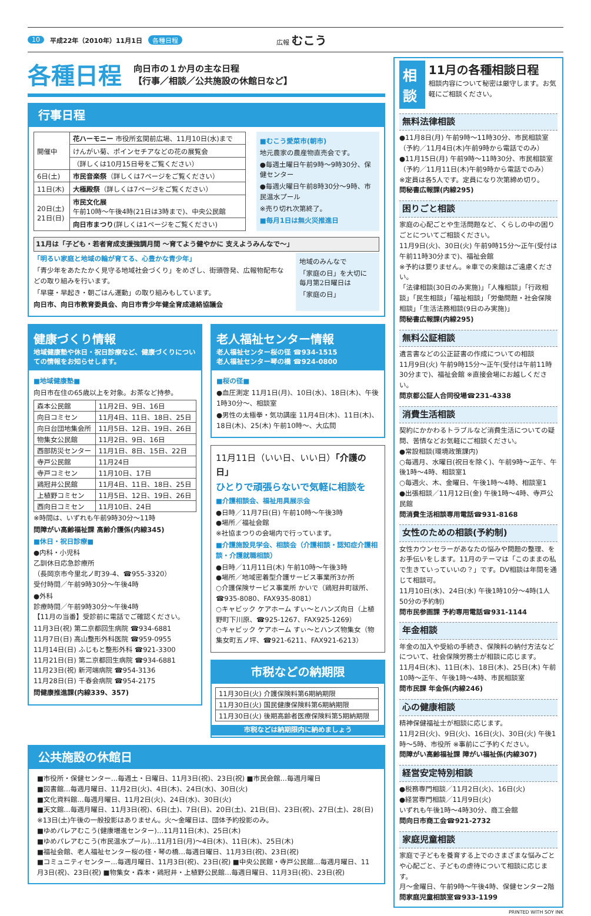10 平成22年（2010年）11月1日 各種日程 広報 むこう
各種日程
向日市の１か月の主な日程
【行事／相談／公共施設の休館日など】
行事日程
| 開催中 | 花ハーモニー 市役所玄関前広場、11月10日(水)まで |
| | けんがい菊、ポインセチアなどの花の展覧会 |
| | （詳しくは10月15日号をご覧ください） |
| 6日(土) | 市民音楽祭 （詳しくは7ページをご覧ください） |
| 11日(木) | 大極殿祭 （詳しくは7ページをご覧ください） |
| 20日(土) 21日(日) | 市民文化展 午前10時～午後4時(21日は3時まで)、中央公民館 |
| | 向日市まつり (詳しくは1ページをご覧ください) |
■むこう愛菜市(朝市)
地元農家の農産物直売会です。
●毎週土曜日午前9時～9時30分、保健センター
●毎週火曜日午前8時30分～9時、市民温水プール
※売り切れ次第終了。
■毎月1日は無火災推進日
11月は「子ども・若者育成支援強調月間 ～育てよう健やかに 支えようみんなで～」
「明るい家庭と地域の輪が育てる、心豊かな青少年」
「青少年をあたたかく見守る地域社会づくり」をめざし、街頭啓発、広報物配布などの取り組みを行います。
「早寝・早起き・朝ごはん運動」の取り組みもしています。
向日市、向日市教育委員会、向日市青少年健全育成連絡協議会
地域のみんなで
「家庭の日」を大切に
毎月第2日曜日は
「家庭の日」
健康づくり情報
地域健康塾や休日・祝日診療など、健康づくりについての情報をお知らせします。
■地域健康塾■
向日市在住の65歳以上を対象。お茶など持参。
| 森本公民館 | 11月2日、9日、16日 |
| 向日コミセン | 11月4日、11日、18日、25日 |
| 向日台団地集会所 | 11月5日、12日、19日、26日 |
| 物集女公民館 | 11月2日、9日、16日 |
| 西部防災センター | 11月1日、8日、15日、22日 |
| 寺戸公民館 | 11月24日 |
| 寺戸コミセン | 11月10日、17日 |
| 鶏冠井公民館 | 11月4日、11日、18日、25日 |
| 上植野コミセン | 11月5日、12日、19日、26日 |
| 西向日コミセン | 11月10日、24日 |
※時間は、いずれも午前9時30分～11時
問障がい高齢福祉課 高齢介護係(内線345)
■休日・祝日診療■
●内科・小児科
乙訓休日応急診療所
（長岡京市今里北ノ町39-4、☎955-3320）
受付時間／午前9時30分～午後4時
●外科
診療時間／午前9時30分～午後4時
【11月の当番】受診前に電話でご確認ください。
11月3日(祝) 第二京都回生病院 ☎934-6881
11月7日(日) 高山整形外科医院 ☎959-0955
11月14日(日) ふじもと整形外科 ☎921-3300
11月21日(日) 第二京都回生病院 ☎934-6881
11月23日(祝) 新河端病院 ☎954-3136
11月28日(日) 千春会病院 ☎954-2175
問健康推進課(内線339、357)
老人福祉センター情報
老人福祉センター桜の径 ☎934-1515
老人福祉センター琴の橋 ☎924-0800
■桜の径■
●血圧測定 11月1日(月)、10日(水)、18日(木)、午後1時30分～、相談室
●男性の太極拳・気功講座 11月4日(木)、11日(木)、18日(木)、25(木) 午前10時～、大広間
11月11日（いい日、いい日）「介護の日」
ひとりで頑張らないで気軽に相談を
■介護相談会、福祉用具展示会
●日時／11月7日(日) 午前10時～午後3時
●場所／福祉会館
※社協まつりの会場内で行っています。
■介護施設見学会、相談会（介護相談・認知症介護相談・介護就職相談）
●日時／11月11日(木) 午前10時～午後3時
●場所／地域密着型介護サービス事業所3か所
○介護保険サービス事業所 かいで（鶏冠井町祓所、☎935-8080、FAX935-8081）
○キャビック ケアホーム すぃ～とハンズ向日（上植野町下川原、☎925-1267、FAX925-1269）
○キャビック ケアホーム すぃ～とハンズ物集女（物集女町五ノ坪、☎921-6211、FAX921-6213）
市税などの納期限
| 11月30日(火) 介護保険料第6期納期限 |
| 11月30日(火) 国民健康保険料第6期納期限 |
| 11月30日(火) 後期高齢者医療保険料第5期納期限 |
市税などは納期限内に納めましょう
公共施設の休館日
■市役所・保健センター…毎週土・日曜日、11月3日(祝)、23日(祝) ■市民会館…毎週月曜日
■図書館…毎週月曜日、11月2日(火)、4日(木)、24日(水)、30日(火)
■文化資料館…毎週月曜日、11月2日(火)、24日(水)、30日(火)
■天文館…毎週月曜日、11月3日(祝)、6日(土)、7日(日)、20日(土)、21日(日)、23日(祝)、27日(土)、28(日)
※13日(土)午後の一般投影はありません。火～金曜日は、団体予約投影のみ。
■ゆめパレアむこう(健康増進センター)…11月11日(木)、25日(木)
■ゆめパレアむこう(市民温水プール)…11月1日(月)～4日(木)、11日(木)、25日(木)
■福祉会館、老人福祉センター桜の径・琴の橋…毎週日曜日、11月3日(祝)、23日(祝)
■コミュニティセンター…毎週月曜日、11月3日(祝)、23日(祝) ■中央公民館・寺戸公民館…毎週月曜日、11月3日(祝)、23日(祝) ■物集女・森本・鶏冠井・上植野公民館…毎週日曜日、11月3日(祝)、23日(祝)
相談
11月の各種相談日程
相談内容について秘密は厳守します。お気軽にご相談ください。
無料法律相談
●11月8日(月) 午前9時～11時30分、市民相談室（予約／11月4日(木)午前9時から電話でのみ）
●11月15日(月) 午前9時～11時30分、市民相談室（予約／11月11日(木)午前9時から電話でのみ）
※定員は各5人です。定員になり次第締め切り。
問秘書広報課(内線295)
困りごと相談
家庭の心配ごとや生活問題など、くらしの中の困りごとについてご相談ください。
11月9日(火)、30日(火) 午前9時15分～正午(受付は午前11時30分まで)、福祉会館
※予約は要りません。※車での来館はご遠慮ください。
「法律相談(30日のみ実施)」「人権相談」「行政相談」「民生相談」「福祉相談」「労働問題・社会保険相談」「生活法務相談(9日のみ実施)」
問秘書広報課(内線295)
無料公証相談
遺言書などの公正証書の作成についての相談
11月9日(火) 午前9時15分～正午(受付は午前11時30分まで)、福祉会館 ※直接会場にお越しください。
問京都公証人合同役場☎231-4338
消費生活相談
契約にかかわるトラブルなど消費生活についての疑問、苦情などお気軽にご相談ください。
●常設相談(環境政策課内)
○毎週月、水曜日(祝日を除く)、午前9時～正午、午後1時～4時、相談室1
○毎週火、木、金曜日、午後1時～4時、相談室1
●出張相談／11月12日(金) 午後1時～4時、寺戸公民館
問消費生活相談専用電話☎931-8168
女性のための相談(予約制)
女性カウンセラーがあなたの悩みや問題の整理、をお手伝いをします。11月のテーマは「このままの私で生きていっていいの？」です。DV相談は年間を通じて相談可。
11月10日(水)、24日(水) 午後1時10分～4時(1人50分の予約制)
問市民参画課 予約専用電話☎931-1144
年金相談
年金の加入や受給の手続き、保険料の納付方法などについて、社会保険労務士が相談に応じます。
11月4日(木)、11日(木)、18日(木)、25日(木) 午前10時～正午、午後1時～4時、市民相談室
問市民課 年金係(内線246)
心の健康相談
精神保健福祉士が相談に応じます。
11月2日(火)、9日(火)、16日(火)、30日(火) 午後1時～5時、市役所 ※事前にご予約ください。
問障がい高齢福祉課 障がい福祉係(内線307)
経営安定特別相談
●税務専門相談／11月2日(火)、16日(火)
●経営専門相談／11月9日(火)
いずれも午後1時～4時30分、商工会館
問向日市商工会☎921-2732
家庭児童相談
家庭で子どもを養育する上でのさまざまな悩みごとや心配ごと、子どもの虐待について相談に応じます。
月～金曜日、午前9時～午後4時、保健センター2階
問家庭児童相談室☎933-1199
PRINTED WITH SOY INK